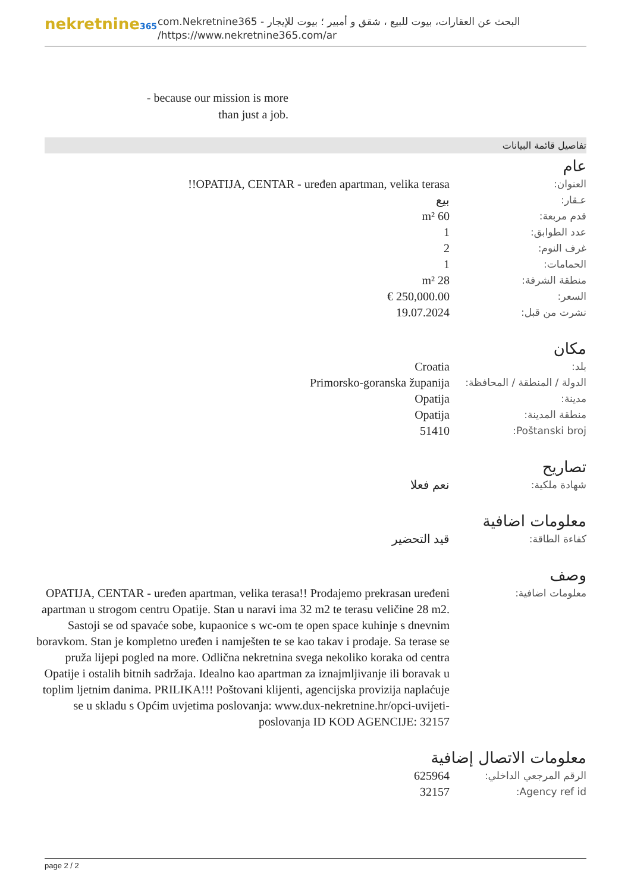nekretnine365
البحث عن العقارات، بيوت للبيع ، شقق و أمبير ؛ بيوت للإيجار - com.Nekretnine365
https://www.nekretnine365.com/ar/
- because our mission is more than just a job.
تفاصيل قائمة البيانات
عام
| العنوان: | OPATIJA, CENTAR - uređen apartman, velika terasa!! |
| عـقار: | بيع |
| قدم مربعة: | 60 m² |
| عدد الطوابق: | 1 |
| غرف النوم: | 2 |
| الحمامات: | 1 |
| منطقة الشرفة: | 28 m² |
| السعر: | 250,000.00 € |
| نشرت من قبل: | 19.07.2024 |
مكان
| بلد: | Croatia |
| الدولة / المنطقة / المحافظة: | Primorsko-goranska županija |
| مدينة: | Opatija |
| منطقة المدينة: | Opatija |
| Poštanski broj: | 51410 |
تصاريح
| شهادة ملكية: | نعم فعلا |
معلومات اضافية
| كفاءة الطاقة: | قيد التحضير |
وصف
| معلومات اضافية: | OPATIJA, CENTAR - uređen apartman, velika terasa!! Prodajemo prekrasan uređeni apartman u strogom centru Opatije. Stan u naravi ima 32 m2 te terasu veličine 28 m2. Sastoji se od spavaće sobe, kupaonice s wc-om te open space kuhinje s dnevnim boravkom. Stan je kompletno uređen i namješten te se kao takav i prodaje. Sa terase se pruža lijepi pogled na more. Odlična nekretnina svega nekoliko koraka od centra Opatije i ostalih bitnih sadržaja. Idealno kao apartman za iznajmljivanje ili boravak u toplim ljetnim danima. PRILIKA!!! Poštovani klijenti, agencijska provizija naplaćuje se u skladu s Općim uvjetima poslovanja: www.dux-nekretnine.hr/opci-uvijeti-poslovanja ID KOD AGENCIJE: 32157 |
معلومات الاتصال إضافية
| الرقم المرجعي الداخلي: | 625964 |
| Agency ref id: | 32157 |
page 2 / 2